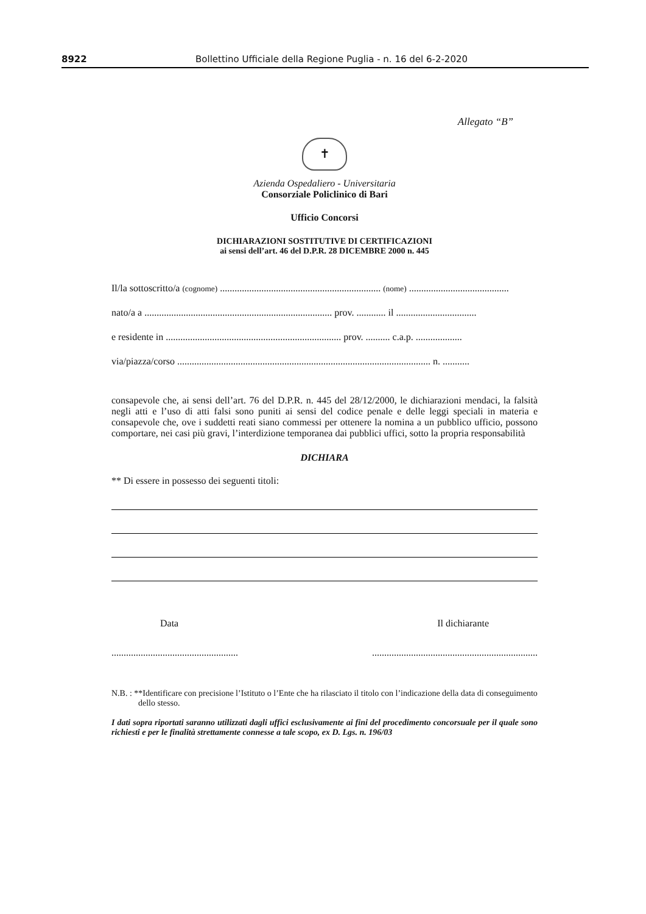8922 Bollettino Ufficiale della Regione Puglia - n. 16 del 6-2-2020
Allegato “B”
✝
Azienda Ospedaliero - Universitaria
Consorziale Policlinico di Bari
Ufficio Concorsi
DICHIARAZIONI SOSTITUTIVE DI CERTIFICAZIONI
ai sensi dell’art. 46 del D.P.R. 28 DICEMBRE 2000 n. 445
Il/la sottoscritto/a (cognome) .................................................................. (nome) .........................................
nato/a a ............................................................................. prov. ............ il .................................
e residente in ........................................................................ prov. .......... c.a.p. ...................
via/piazza/corso ........................................................................................................ n. ...........
consapevole che, ai sensi dell’art. 76 del D.P.R. n. 445 del 28/12/2000, le dichiarazioni mendaci, la falsità negli atti e l’uso di atti falsi sono puniti ai sensi del codice penale e delle leggi speciali in materia e consapevole che, ove i suddetti reati siano commessi per ottenere la nomina a un pubblico ufficio, possono comportare, nei casi più gravi, l’interdizione temporanea dai pubblici uffici, sotto la propria responsabilità
DICHIARA
** Di essere in possesso dei seguenti titoli:
Data Il dichiarante
........................................................................................................................
N.B. : **Identificare con precisione l’Istituto o l’Ente che ha rilasciato il titolo con l’indicazione della data di conseguimento dello stesso.
I dati sopra riportati saranno utilizzati dagli uffici esclusivamente ai fini del procedimento concorsuale per il quale sono richiesti e per le finalità strettamente connesse a tale scopo, ex D. Lgs. n. 196/03